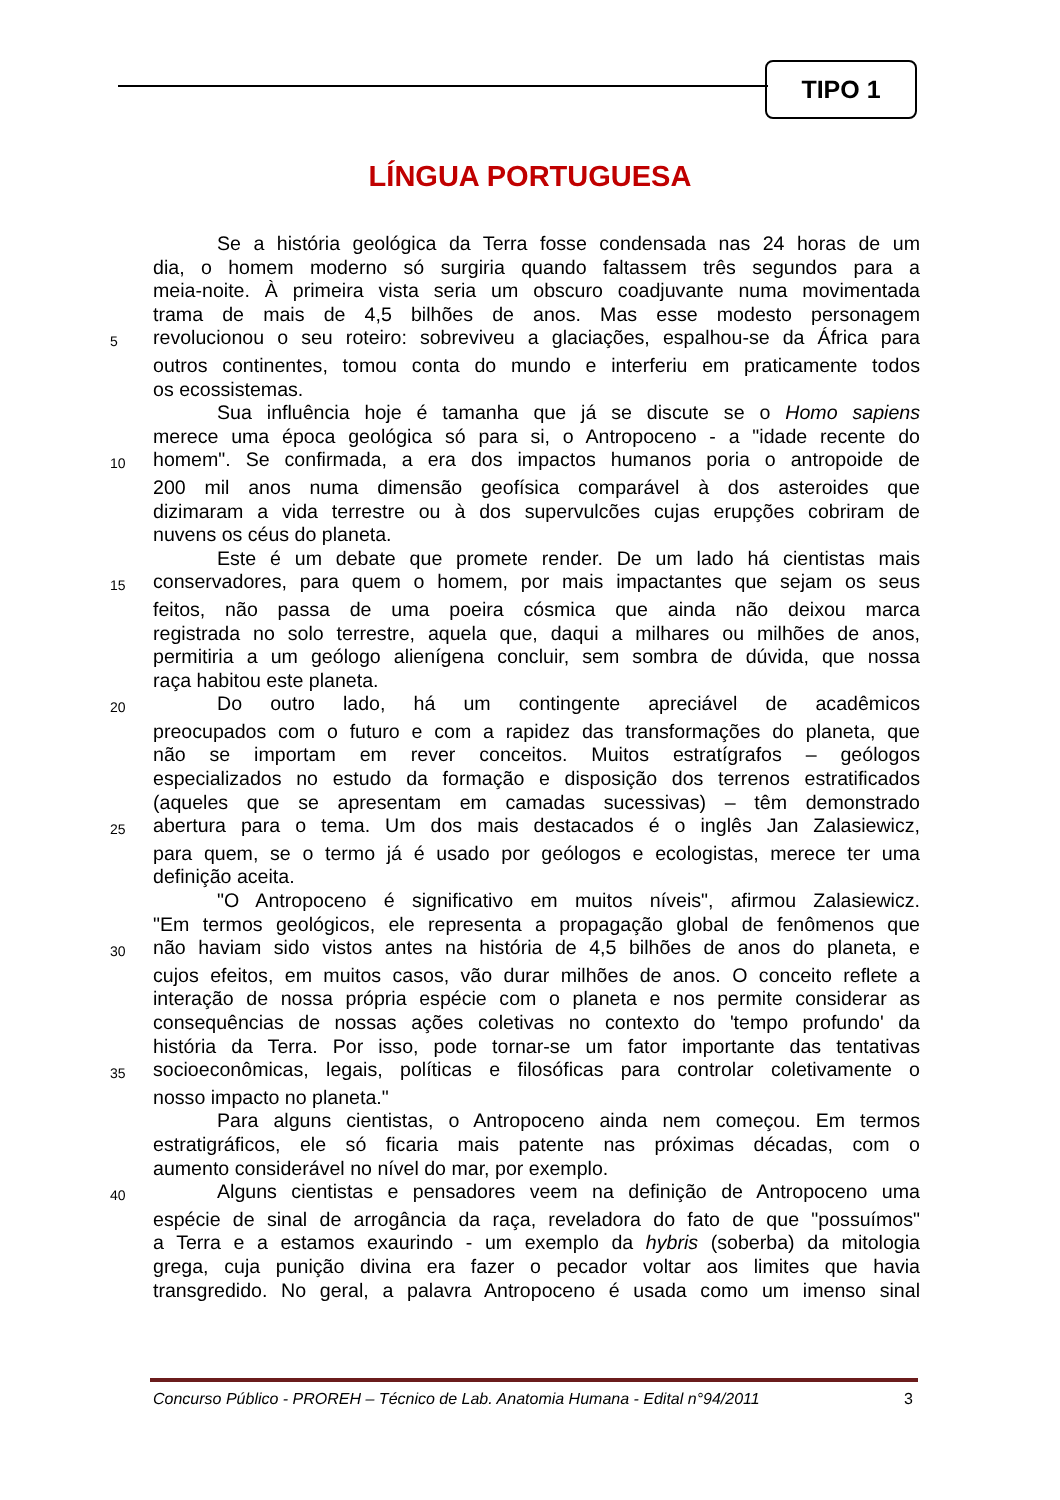TIPO 1
LÍNGUA PORTUGUESA
Se a história geológica da Terra fosse condensada nas 24 horas de um
dia, o homem moderno só surgiria quando faltassem três segundos para a
meia-noite. À primeira vista seria um obscuro coadjuvante numa movimentada
trama de mais de 4,5 bilhões de anos. Mas esse modesto personagem
5 revolucionou o seu roteiro: sobreviveu a glaciações, espalhou-se da África para
outros continentes, tomou conta do mundo e interferiu em praticamente todos
os ecossistemas.
Sua influência hoje é tamanha que já se discute se o Homo sapiens
merece uma época geológica só para si, o Antropoceno - a "idade recente do
10 homem". Se confirmada, a era dos impactos humanos poria o antropoide de
200 mil anos numa dimensão geofísica comparável à dos asteroides que
dizimaram a vida terrestre ou à dos supervulcões cujas erupções cobriram de
nuvens os céus do planeta.
Este é um debate que promete render. De um lado há cientistas mais
15 conservadores, para quem o homem, por mais impactantes que sejam os seus
feitos, não passa de uma poeira cósmica que ainda não deixou marca
registrada no solo terrestre, aquela que, daqui a milhares ou milhões de anos,
permitiria a um geólogo alienígena concluir, sem sombra de dúvida, que nossa
raça habitou este planeta.
20 Do outro lado, há um contingente apreciável de acadêmicos
preocupados com o futuro e com a rapidez das transformações do planeta, que
não se importam em rever conceitos. Muitos estratígrafos – geólogos
especializados no estudo da formação e disposição dos terrenos estratificados
(aqueles que se apresentam em camadas sucessivas) – têm demonstrado
25 abertura para o tema. Um dos mais destacados é o inglês Jan Zalasiewicz,
para quem, se o termo já é usado por geólogos e ecologistas, merece ter uma
definição aceita.
"O Antropoceno é significativo em muitos níveis", afirmou Zalasiewicz.
"Em termos geológicos, ele representa a propagação global de fenômenos que
30 não haviam sido vistos antes na história de 4,5 bilhões de anos do planeta, e
cujos efeitos, em muitos casos, vão durar milhões de anos. O conceito reflete a
interação de nossa própria espécie com o planeta e nos permite considerar as
consequências de nossas ações coletivas no contexto do 'tempo profundo' da
história da Terra. Por isso, pode tornar-se um fator importante das tentativas
35 socioeconômicas, legais, políticas e filosóficas para controlar coletivamente o
nosso impacto no planeta."
Para alguns cientistas, o Antropoceno ainda nem começou. Em termos
estratigráficos, ele só ficaria mais patente nas próximas décadas, com o
aumento considerável no nível do mar, por exemplo.
40 Alguns cientistas e pensadores veem na definição de Antropoceno uma
espécie de sinal de arrogância da raça, reveladora do fato de que "possuímos"
a Terra e a estamos exaurindo - um exemplo da hybris (soberba) da mitologia
grega, cuja punição divina era fazer o pecador voltar aos limites que havia
transgredido. No geral, a palavra Antropoceno é usada como um imenso sinal
Concurso Público - PROREH – Técnico de Lab. Anatomia Humana - Edital n°94/2011 3